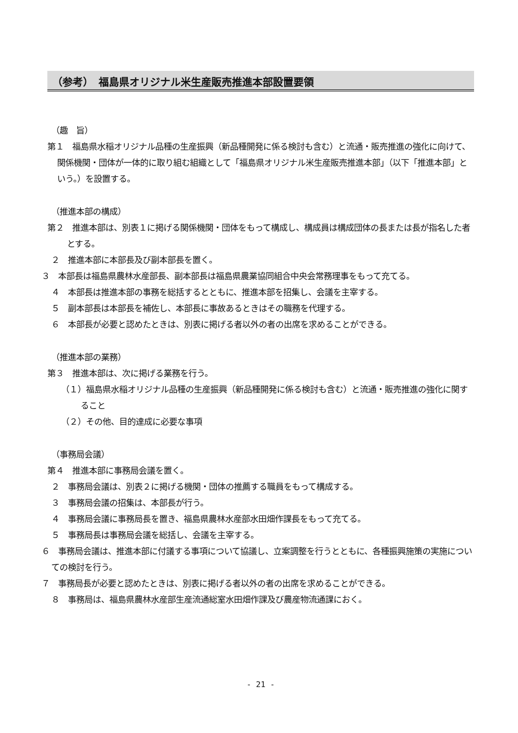（参考）　福島県オリジナル米生産販売推進本部設置要領
（趣　旨）
第１　福島県水稲オリジナル品種の生産振興（新品種開発に係る検討も含む）と流通・販売推進の強化に向けて、関係機関・団体が一体的に取り組む組織として「福島県オリジナル米生産販売推進本部」（以下「推進本部」という。）を設置する。
（推進本部の構成）
第２　推進本部は、別表１に掲げる関係機関・団体をもって構成し、構成員は構成団体の長または長が指名した者とする。
２　推進本部に本部長及び副本部長を置く。
３　本部長は福島県農林水産部長、副本部長は福島県農業協同組合中央会常務理事をもって充てる。
４　本部長は推進本部の事務を総括するとともに、推進本部を招集し、会議を主宰する。
５　副本部長は本部長を補佐し、本部長に事故あるときはその職務を代理する。
６　本部長が必要と認めたときは、別表に掲げる者以外の者の出席を求めることができる。
（推進本部の業務）
第３　推進本部は、次に掲げる業務を行う。
（１）福島県水稲オリジナル品種の生産振興（新品種開発に係る検討も含む）と流通・販売推進の強化に関すること
（２）その他、目的達成に必要な事項
（事務局会議）
第４　推進本部に事務局会議を置く。
２　事務局会議は、別表２に掲げる機関・団体の推薦する職員をもって構成する。
３　事務局会議の招集は、本部長が行う。
４　事務局会議に事務局長を置き、福島県農林水産部水田畑作課長をもって充てる。
５　事務局長は事務局会議を総括し、会議を主宰する。
６　事務局会議は、推進本部に付議する事項について協議し、立案調整を行うとともに、各種振興施策の実施についての検討を行う。
７　事務局長が必要と認めたときは、別表に掲げる者以外の者の出席を求めることができる。
８　事務局は、福島県農林水産部生産流通総室水田畑作課及び農産物流通課におく。
- 21 -